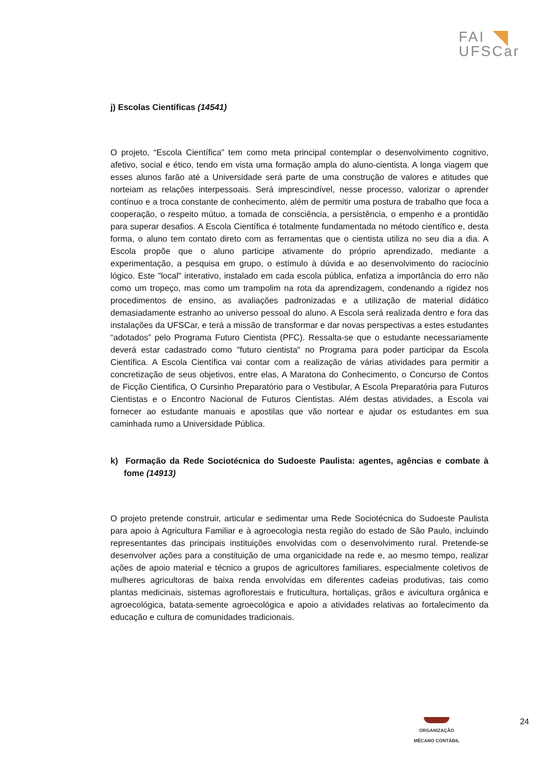FAI
UFSCar
j) Escolas Científicas (14541)
O projeto, “Escola Científica” tem como meta principal contemplar o desenvolvimento cognitivo, afetivo, social e ético, tendo em vista uma formação ampla do aluno-cientista. A longa viagem que esses alunos farão até a Universidade será parte de uma construção de valores e atitudes que norteiam as relações interpessoais. Será imprescindível, nesse processo, valorizar o aprender contínuo e a troca constante de conhecimento, além de permitir uma postura de trabalho que foca a cooperação, o respeito mútuo, a tomada de consciência, a persistência, o empenho e a prontidão para superar desafios. A Escola Científica é totalmente fundamentada no método científico e, desta forma, o aluno tem contato direto com as ferramentas que o cientista utiliza no seu dia a dia. A Escola propõe que o aluno participe ativamente do próprio aprendizado, mediante a experimentação, a pesquisa em grupo, o estímulo à dúvida e ao desenvolvimento do raciocínio lógico. Este "local" interativo, instalado em cada escola pública, enfatiza a importância do erro não como um tropeço, mas como um trampolim na rota da aprendizagem, condenando a rigidez nos procedimentos de ensino, as avaliações padronizadas e a utilização de material didático demasiadamente estranho ao universo pessoal do aluno. A Escola será realizada dentro e fora das instalações da UFSCar, e terá a missão de transformar e dar novas perspectivas a estes estudantes “adotados” pelo Programa Futuro Cientista (PFC). Ressalta-se que o estudante necessariamente deverá estar cadastrado como "futuro cientista" no Programa para poder participar da Escola Científica. A Escola Científica vai contar com a realização de várias atividades para permitir a concretização de seus objetivos, entre elas, A Maratona do Conhecimento, o Concurso de Contos de Ficção Cientifica, O Cursinho Preparatório para o Vestibular, A Escola Preparatória para Futuros Cientistas e o Encontro Nacional de Futuros Cientistas. Além destas atividades, a Escola vai fornecer ao estudante manuais e apostilas que vão nortear e ajudar os estudantes em sua caminhada rumo a Universidade Pública.
k) Formação da Rede Sociotécnica do Sudoeste Paulista: agentes, agências e combate à fome (14913)
O projeto pretende construir, articular e sedimentar uma Rede Sociotécnica do Sudoeste Paulista para apoio à Agricultura Familiar e à agroecologia nesta região do estado de São Paulo, incluindo representantes das principais instituições envolvidas com o desenvolvimento rural. Pretende-se desenvolver ações para a constituição de uma organicidade na rede e, ao mesmo tempo, realizar ações de apoio material e técnico a grupos de agricultores familiares, especialmente coletivos de mulheres agricultoras de baixa renda envolvidas em diferentes cadeias produtivas, tais como plantas medicinais, sistemas agroflorestais e fruticultura, hortaliças, grãos e avicultura orgânica e agroecológica, batata-semente agroecológica e apoio a atividades relativas ao fortalecimento da educação e cultura de comunidades tradicionais.
24
ORGANIZAÇÃO
MÊCANO CONTÁBIL